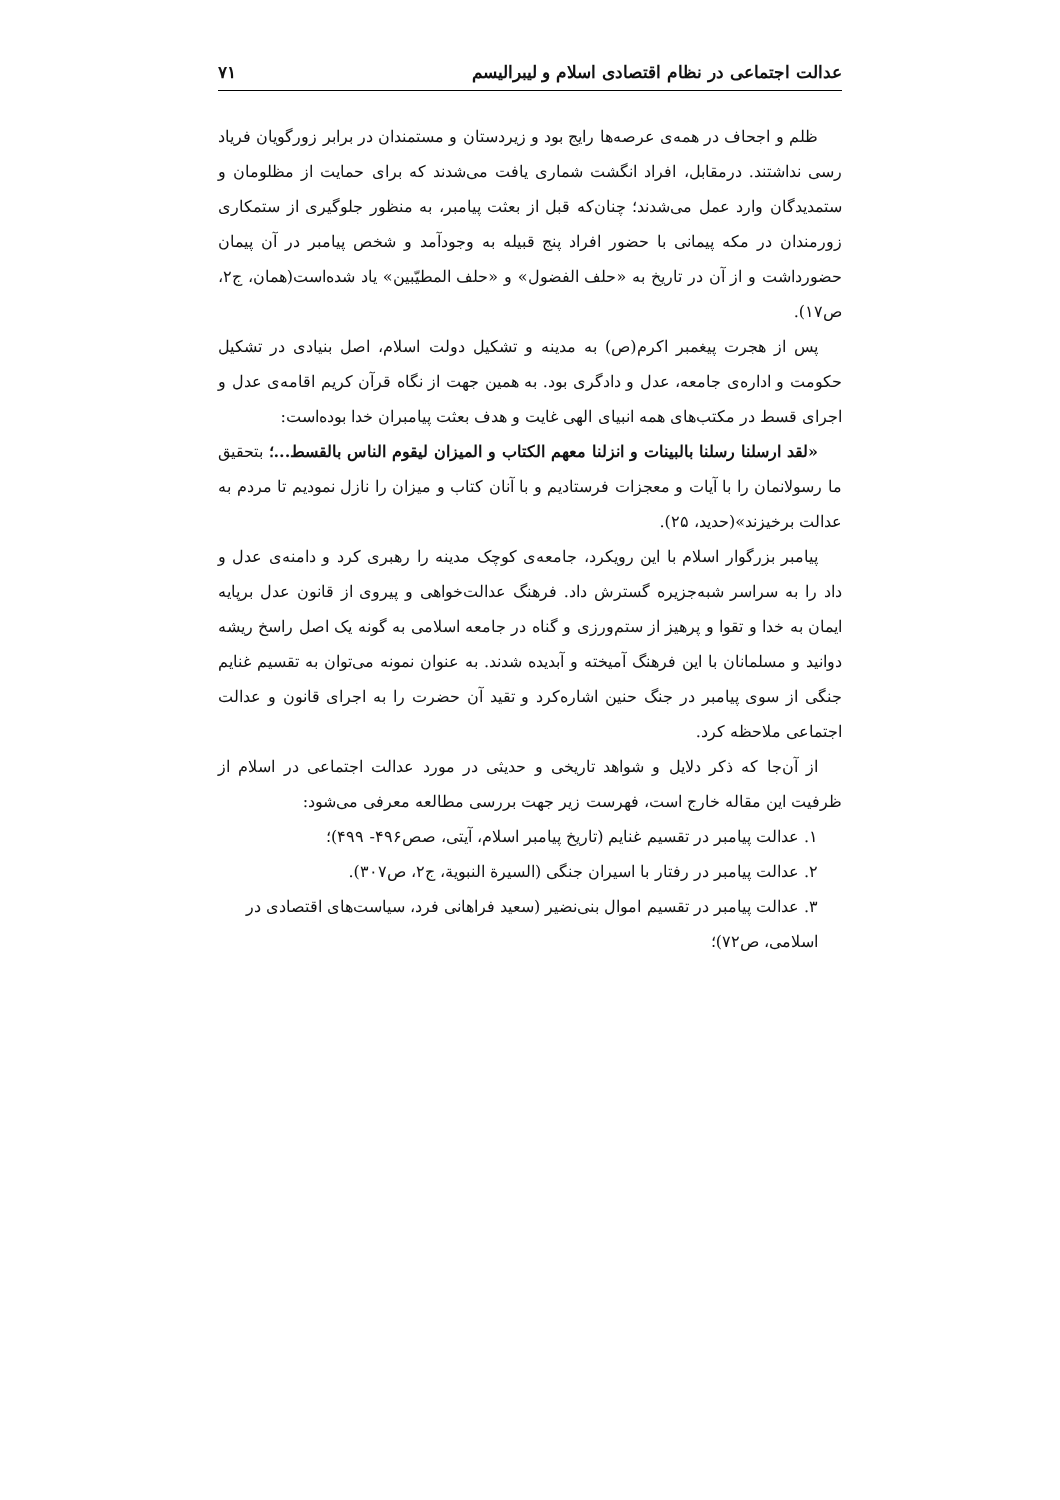عدالت اجتماعی در نظام اقتصادی اسلام و لیبرالیسم ۷۱
ظلم و اجحاف در همه‌ی عرصه‌ها رایج بود و زیردستان و مستمندان در برابر زورگویان فریاد رسی نداشتند. درمقابل، افراد انگشت شماری یافت می‌شدند که برای حمایت از مظلومان و ستمدیدگان وارد عمل می‌شدند؛ چنان‌که قبل از بعثت پیامبر، به منظور جلوگیری از ستمکاری زورمندان در مکه پیمانی با حضور افراد پنج قبیله به وجودآمد و شخص پیامبر در آن پیمان حضورداشت و از آن در تاریخ به «حلف الفضول» و «حلف المطیّبین» یاد شده‌است(همان، ج۲، ص۱۷).
پس از هجرت پیغمبر اکرم(ص) به مدینه و تشکیل دولت اسلام، اصل بنیادی در تشکیل حکومت و اداره‌ی جامعه، عدل و دادگری بود. به همین جهت از نگاه قرآن کریم اقامه‌ی عدل و اجرای قسط در مکتب‌های همه انبیای الهی غایت و هدف بعثت پیامبران خدا بوده‌است:
«لقد ارسلنا رسلنا بالبینات و انزلنا معهم الکتاب و المیزان لیقوم الناس بالقسط...؛ بتحقیق ما رسولانمان را با آیات و معجزات فرستادیم و با آنان کتاب و میزان را نازل نمودیم تا مردم به عدالت برخیزند»(حدید، ۲۵).
پیامبر بزرگوار اسلام با این رویکرد، جامعه‌ی کوچک مدینه را رهبری کرد و دامنه‌ی عدل و داد را به سراسر شبه‌جزیره گسترش داد. فرهنگ عدالت‌خواهی و پیروی از قانون عدل برپایه ایمان به خدا و تقوا و پرهیز از ستم‌ورزی و گناه در جامعه اسلامی به گونه یک اصل راسخ ریشه دوانید و مسلمانان با این فرهنگ آمیخته و آبدیده شدند. به عنوان نمونه می‌توان به تقسیم غنایم جنگی از سوی پیامبر در جنگ حنین اشاره‌کرد و تقید آن حضرت را به اجرای قانون و عدالت اجتماعی ملاحظه کرد.
از آن‌جا که ذکر دلایل و شواهد تاریخی و حدیثی در مورد عدالت اجتماعی در اسلام از ظرفیت این مقاله خارج است، فهرست زیر جهت بررسی مطالعه معرفی می‌شود:
۱. عدالت پیامبر در تقسیم غنایم (تاریخ پیامبر اسلام، آیتی، صص۴۹۶- ۴۹۹)؛
۲. عدالت پیامبر در رفتار با اسیران جنگی (السیرة النبویة، ج۲، ص۳۰۷).
۳. عدالت پیامبر در تقسیم اموال بنی‌نضیر (سعید فراهانی فرد، سیاست‌های اقتصادی در اسلامی، ص۷۲)؛